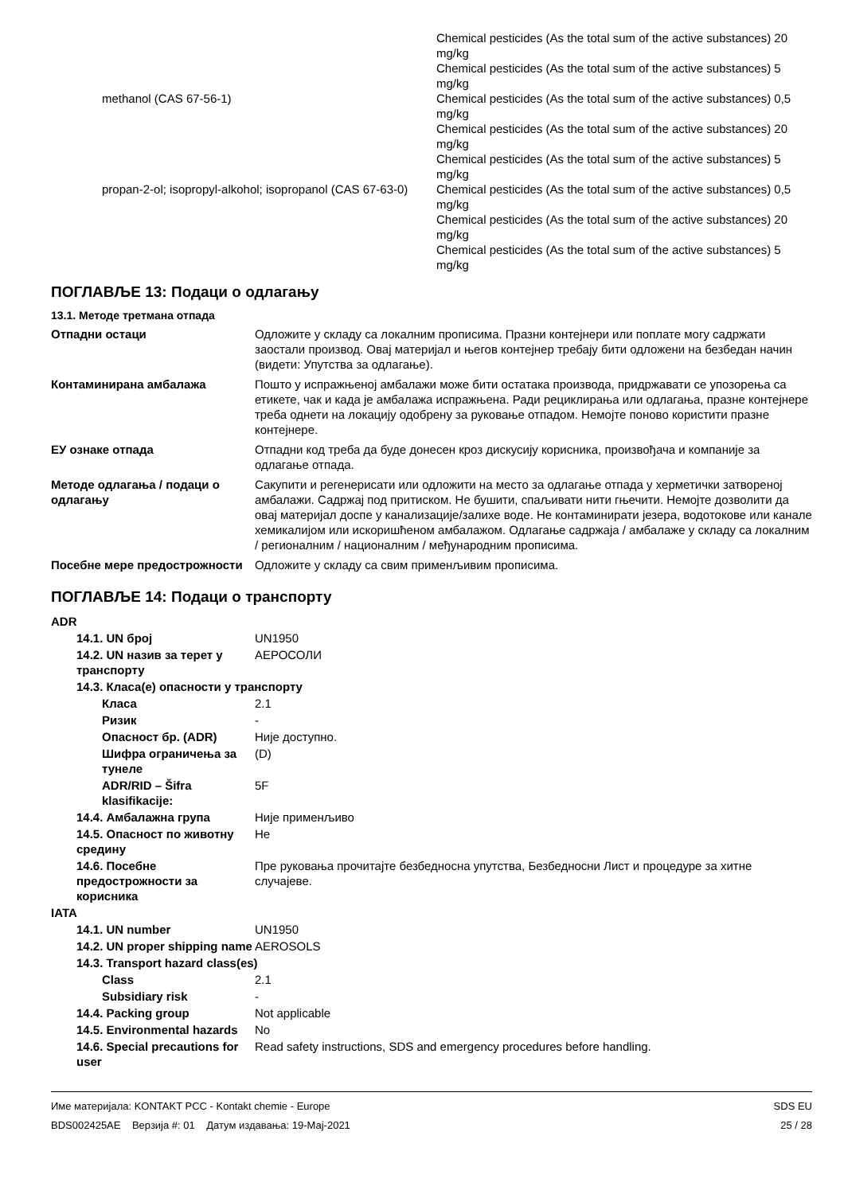| | | Chemical pesticides (As the total sum of the active substances) 20 mg/kg |
| | | Chemical pesticides (As the total sum of the active substances) 5 mg/kg |
| | methanol (CAS 67-56-1) | Chemical pesticides (As the total sum of the active substances) 0,5 mg/kg |
| | | Chemical pesticides (As the total sum of the active substances) 20 mg/kg |
| | | Chemical pesticides (As the total sum of the active substances) 5 mg/kg |
| | propan-2-ol; isopropyl-alkohol; isopropanol (CAS 67-63-0) | Chemical pesticides (As the total sum of the active substances) 0,5 mg/kg |
| | | Chemical pesticides (As the total sum of the active substances) 20 mg/kg |
| | | Chemical pesticides (As the total sum of the active substances) 5 mg/kg |
ПОГЛАВЉЕ 13: Подаци о одлагању
13.1. Методе третмана отпада
| Отпадни остаци | Одложите у складу са локалним прописима. Празни контејнери или поплате могу садржати заостали производ. Овај материјал и његов контејнер требају бити одложени на безбедан начин (видети: Упутства за одлагање). |
| Контаминирана амбалажа | Пошто у испражњеној амбалажи може бити остатака производа, придржавати се упозорења са етикете, чак и када је амбалажа испражњена. Ради рециклирања или одлагања, празне контејнере треба однети на локацију одобрену за руковање отпадом. Немојте поново користити празне контејнере. |
| ЕУ ознаке отпада | Отпадни код треба да буде донесен кроз дискусију корисника, произвођача и компаније за одлагање отпада. |
| Методе одлагања / подаци о одлагању | Сакупити и регенерисати или одложити на место за одлагање отпада у херметички затвореној амбалажи. Садржај под притиском. Не бушити, спаљивати нити гњечити. Немојте дозволити да овај материјал доспе у канализације/залихе воде. Не контаминирати језера, водотокове или канале хемикалијом или искоришћеном амбалажом. Одлагање садржаја / амбалаже у складу са локалним / регионалним / националним / међународним прописима. |
| Посебне мере предострожности | Одложите у складу са свим применљивим прописима. |
ПОГЛАВЉЕ 14: Подаци о транспорту
| ADR | | |
| | 14.1. UN број | UN1950 |
| | 14.2. UN назив за терет у транспорту | АЕРОСОЛИ |
| | 14.3. Класа(е) опасности у транспорту | |
| | Класа | 2.1 |
| | Ризик | - |
| | Опасност бр. (ADR) | Није доступно. |
| | Шифра ограничења за тунеле | (D) |
| | ADR/RID – Šifra klasifikacije: | 5F |
| | 14.4. Амбалажна група | Није применљиво |
| | 14.5. Опасност по животну средину | Не |
| | 14.6. Посебне предострожности за корисника | Пре руковања прочитајте безбедносна упутства, Безбедносни Лист и процедуре за хитне случајеве. |
| IATA | | |
| | 14.1. UN number | UN1950 |
| | 14.2. UN proper shipping name | AEROSOLS |
| | 14.3. Transport hazard class(es) | |
| | Class | 2.1 |
| | Subsidiary risk | - |
| | 14.4. Packing group | Not applicable |
| | 14.5. Environmental hazards | No |
| | 14.6. Special precautions for user | Read safety instructions, SDS and emergency procedures before handling. |
Име материјала: KONTAKT PCC - Kontakt chemie - Europe
BDS002425AE Верзија #: 01 Датум издавања: 19-Мај-2021
SDS EU
25 / 28